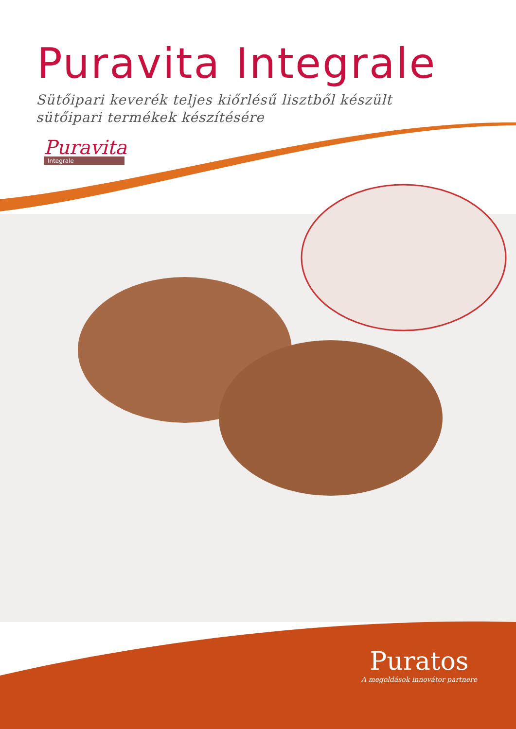Puravita Integrale
Sütőipari keverék teljes kiőrlésű lisztből készült
sütőipari termékek készítésére
Puravita
Integrale
Puratos
A megoldások innovátor partnere